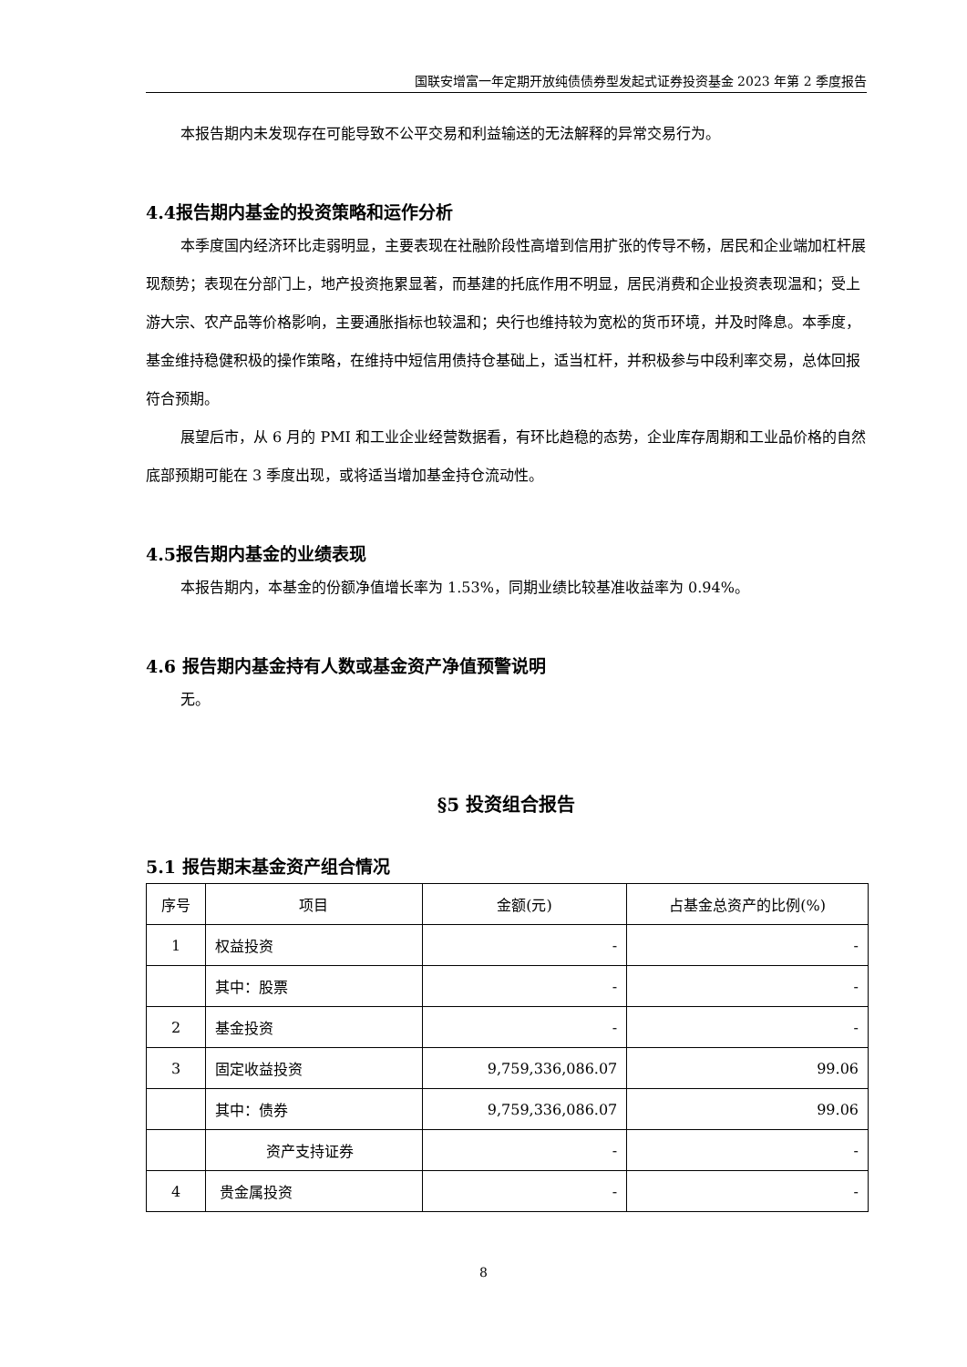国联安增富一年定期开放纯债债券型发起式证券投资基金 2023 年第 2 季度报告
本报告期内未发现存在可能导致不公平交易和利益输送的无法解释的异常交易行为。
4.4报告期内基金的投资策略和运作分析
本季度国内经济环比走弱明显，主要表现在社融阶段性高增到信用扩张的传导不畅，居民和企业端加杠杆展现颓势；表现在分部门上，地产投资拖累显著，而基建的托底作用不明显，居民消费和企业投资表现温和；受上游大宗、农产品等价格影响，主要通胀指标也较温和；央行也维持较为宽松的货币环境，并及时降息。本季度，基金维持稳健积极的操作策略，在维持中短信用债持仓基础上，适当杠杆，并积极参与中段利率交易，总体回报符合预期。
展望后市，从 6 月的 PMI 和工业企业经营数据看，有环比趋稳的态势，企业库存周期和工业品价格的自然底部预期可能在 3 季度出现，或将适当增加基金持仓流动性。
4.5报告期内基金的业绩表现
本报告期内，本基金的份额净值增长率为 1.53%，同期业绩比较基准收益率为 0.94%。
4.6 报告期内基金持有人数或基金资产净值预警说明
无。
§5 投资组合报告
5.1 报告期末基金资产组合情况
| 序号 | 项目 | 金额(元) | 占基金总资产的比例(%) |
| --- | --- | --- | --- |
| 1 | 权益投资 | - | - |
| | 其中：股票 | - | - |
| 2 | 基金投资 | - | - |
| 3 | 固定收益投资 | 9,759,336,086.07 | 99.06 |
| | 其中：债券 | 9,759,336,086.07 | 99.06 |
| | 资产支持证券 | - | - |
| 4 | 贵金属投资 | - | - |
8